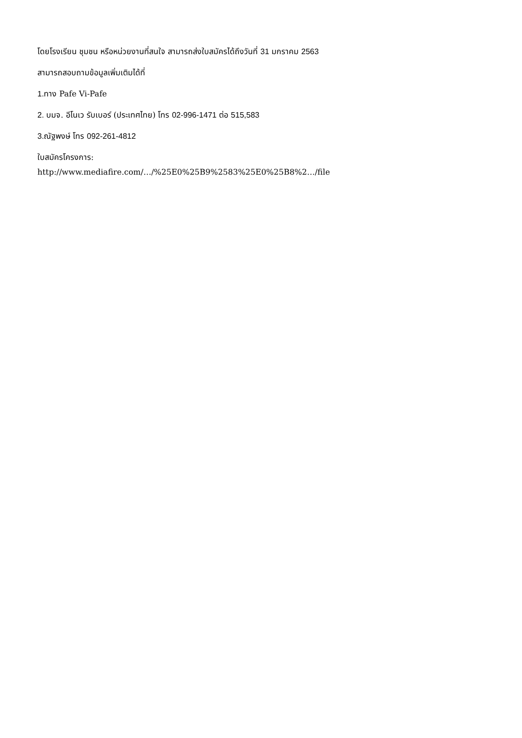โดยโรงเรียน ชุมชน หรือหน่วยงานที่สนใจ สามารถส่งใบสมัครได้ถึงวันที่ 31 มกราคม 2563
สามารถสอบถามข้อมูลเพิ่มเติมได้ที่
1. ทาง Pafe Vi-Pafe
2. บมจ. อีโนเว รับเบอร์ (ประเทศไทย) โทร 02-996-1471 ต่อ 515,583
3. ณัฐพงษ์ โทร 092-261-4812
ใบสมัครโครงการ:
http://www.mediafire.com/…/%25E0%25B9%2583%25E0%25B8%2…/file